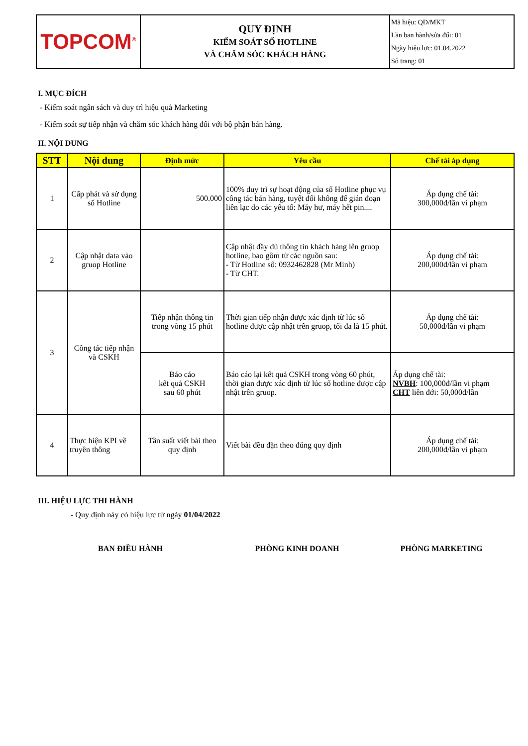| TOPCOM<sup>®</sup> | QUY ĐỊNH KIỂM SOÁT SỐ HOTLINE VÀ CHĂM SÓC KHÁCH HÀNG | Mã hiệu: QĐ/MKT Lần ban hành/sửa đổi: 01 Ngày hiệu lực: 01.04.2022 Số trang: 01 |
I. MỤC ĐÍCH
- Kiểm soát ngân sách và duy trì hiệu quả Marketing
- Kiểm soát sự tiếp nhận và chăm sóc khách hàng đối với bộ phận bán hàng.
II. NỘI DUNG
| STT | Nội dung | Định mức | Yêu cầu | Chế tài áp dụng |
| --- | --- | --- | --- | --- |
| 1 | Cấp phát và sử dụng số Hotline | 500.000 | 100% duy trì sự hoạt động của số Hotline phục vụ công tác bán hàng, tuyệt đối không để gián đoạn liên lạc do các yếu tố: Máy hư, máy hết pin.... | Áp dụng chế tài: 300,000đ/lần vi phạm |
| 2 | Cập nhật data vào gruop Hotline | | Cập nhật đầy đủ thông tin khách hàng lên gruop hotline, bao gồm từ các nguồn sau: - Từ Hotline số: 0932462828 (Mr Minh) - Từ CHT. | Áp dụng chế tài: 200,000đ/lần vi phạm |
| 3 | Công tác tiếp nhận và CSKH | Tiếp nhận thông tin trong vòng 15 phút | Thời gian tiếp nhận được xác định từ lúc số hotline được cập nhật trên gruop, tối đa là 15 phút. | Áp dụng chế tài: 50,000đ/lần vi phạm |
| | | Báo cáo kết quả CSKH sau 60 phút | Báo cáo lại kết quả CSKH trong vòng 60 phút, thời gian được xác định từ lúc số hotline được cập nhật trên gruop. | Áp dụng chế tài: NVBH : 100,000đ/lần vi phạm CHT liên đới: 50,000đ/lần |
| 4 | Thực hiện KPI về truyền thông | Tần suất viết bài theo quy định | Viết bài đều đặn theo đúng quy định | Áp dụng chế tài: 200,000đ/lần vi phạm |
III. HIỆU LỰC THI HÀNH
- Quy định này có hiệu lực từ ngày 01/04/2022
BAN ĐIỀU HÀNH PHÒNG KINH DOANH PHÒNG MARKETING